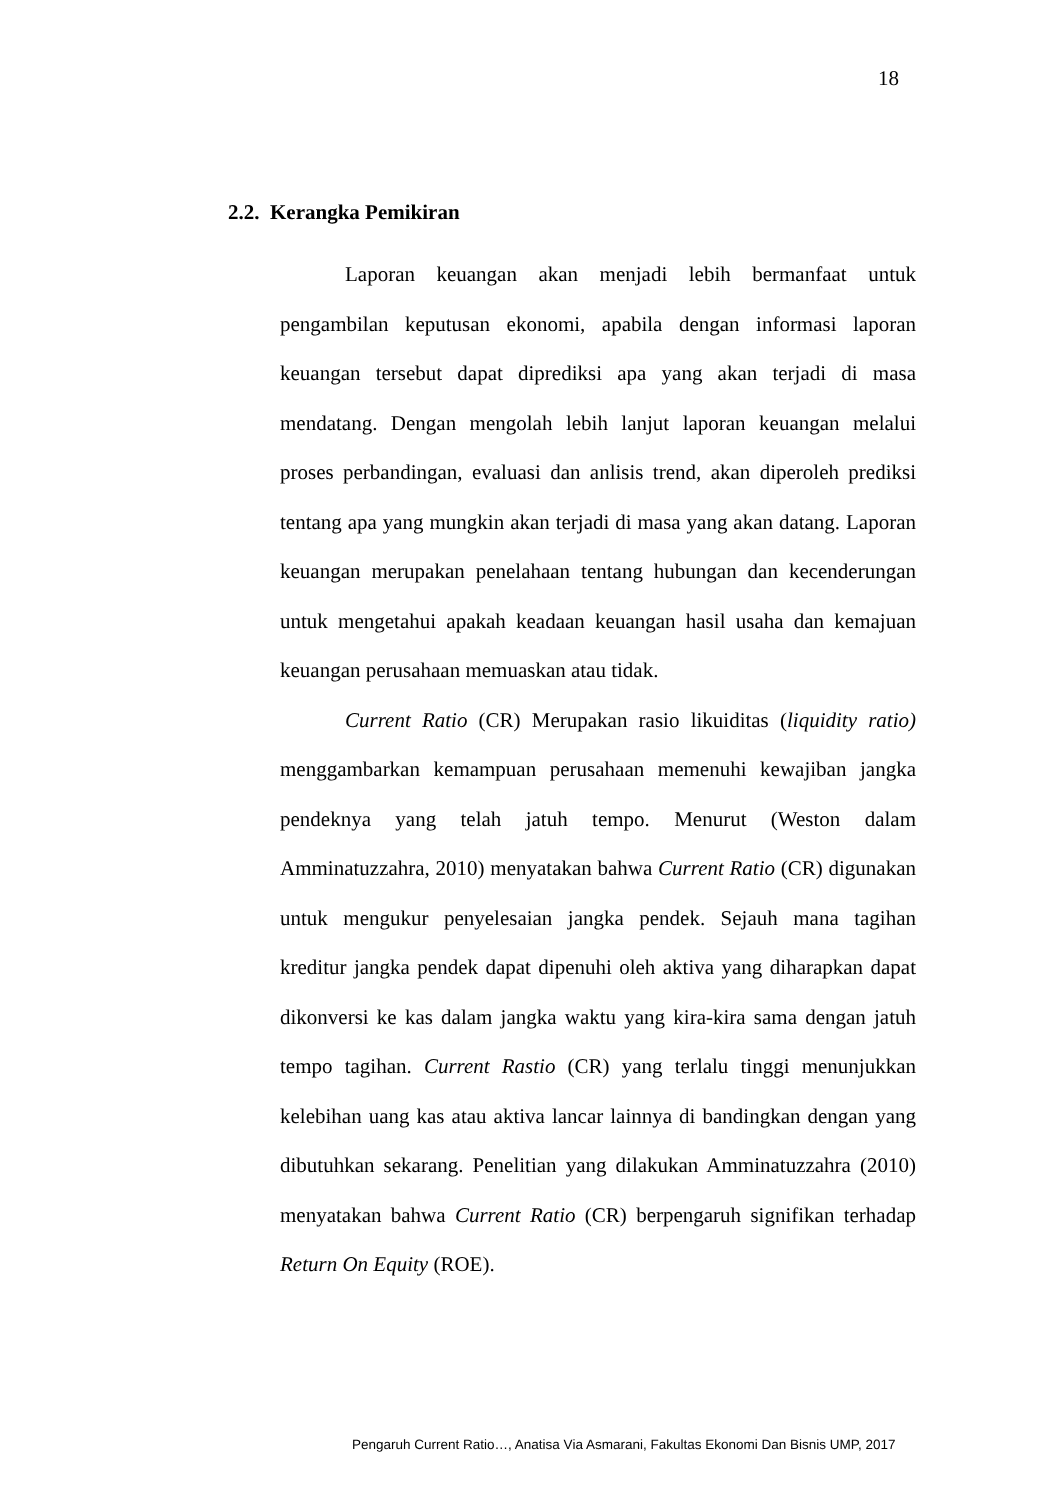18
2.2. Kerangka Pemikiran
Laporan keuangan akan menjadi lebih bermanfaat untuk pengambilan keputusan ekonomi, apabila dengan informasi laporan keuangan tersebut dapat diprediksi apa yang akan terjadi di masa mendatang. Dengan mengolah lebih lanjut laporan keuangan melalui proses perbandingan, evaluasi dan anlisis trend, akan diperoleh prediksi tentang apa yang mungkin akan terjadi di masa yang akan datang. Laporan keuangan merupakan penelahaan tentang hubungan dan kecenderungan untuk mengetahui apakah keadaan keuangan hasil usaha dan kemajuan keuangan perusahaan memuaskan atau tidak.
Current Ratio (CR) Merupakan rasio likuiditas (liquidity ratio) menggambarkan kemampuan perusahaan memenuhi kewajiban jangka pendeknya yang telah jatuh tempo. Menurut (Weston dalam Amminatuzzahra, 2010) menyatakan bahwa Current Ratio (CR) digunakan untuk mengukur penyelesaian jangka pendek. Sejauh mana tagihan kreditur jangka pendek dapat dipenuhi oleh aktiva yang diharapkan dapat dikonversi ke kas dalam jangka waktu yang kira-kira sama dengan jatuh tempo tagihan. Current Rastio (CR) yang terlalu tinggi menunjukkan kelebihan uang kas atau aktiva lancar lainnya di bandingkan dengan yang dibutuhkan sekarang. Penelitian yang dilakukan Amminatuzzahra (2010) menyatakan bahwa Current Ratio (CR) berpengaruh signifikan terhadap Return On Equity (ROE).
Pengaruh Current Ratio…, Anatisa Via Asmarani, Fakultas Ekonomi Dan Bisnis UMP, 2017